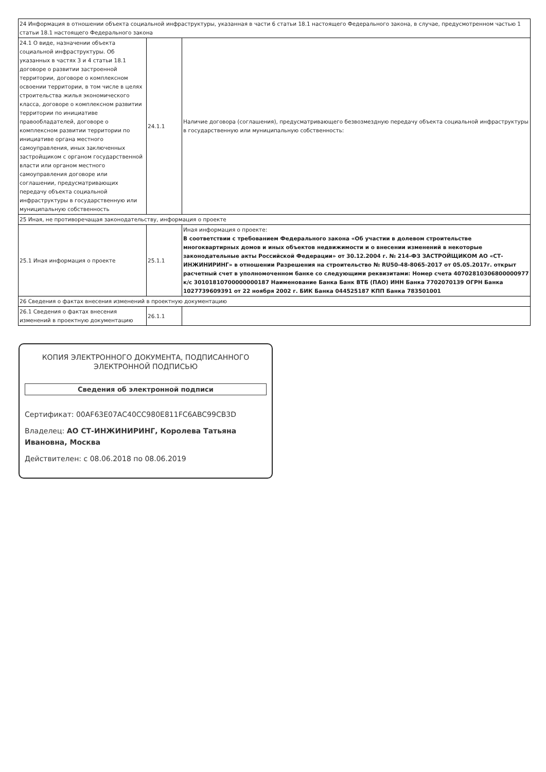| 24 Информация в отношении объекта социальной инфраструктуры, указанная в части 6 статьи 18.1 настоящего Федерального закона, в случае, предусмотренном частью 1 статьи 18.1 настоящего Федерального закона | | |
| 24.1 О виде, назначении объекта социальной инфраструктуры. Об указанных в частях 3 и 4 статьи 18.1 договоре о развитии застроенной территории, договоре о комплексном освоении территории, в том числе в целях строительства жилья экономического класса, договоре о комплексном развитии территории по инициативе правообладателей, договоре о комплексном развитии территории по инициативе органа местного самоуправления, иных заключенных застройщиком с органом государственной власти или органом местного самоуправления договоре или соглашении, предусматривающих передачу объекта социальной инфраструктуры в государственную или муниципальную собственность | 24.1.1 | Наличие договора (соглашения), предусматривающего безвозмездную передачу объекта социальной инфраструктуры в государственную или муниципальную собственность: |
| 25 Иная, не противоречащая законодательству, информация о проекте | | |
| 25.1 Иная информация о проекте | 25.1.1 | Иная информация о проекте: В соответствии с требованием Федерального закона «Об участии в долевом строительстве многоквартирных домов и иных объектов недвижимости и о внесении изменений в некоторые законодательные акты Российской Федерации» от 30.12.2004 г. № 214-ФЗ ЗАСТРОЙЩИКОМ АО «СТ-ИНЖИНИРИНГ» в отношении Разрешения на строительство № RU50-48-8065-2017 от 05.05.2017г. открыт расчетный счет в уполномоченном банке со следующими реквизитами: Номер счета 40702810306800000977 к/с 30101810700000000187 Наименование Банка Банк ВТБ (ПАО) ИНН Банка 7702070139 ОГРН Банка 1027739609391 от 22 ноября 2002 г. БИК Банка 044525187 КПП Банка 783501001 |
| 26 Сведения о фактах внесения изменений в проектную документацию | | |
| 26.1 Сведения о фактах внесения изменений в проектную документацию | 26.1.1 | |
КОПИЯ ЭЛЕКТРОННОГО ДОКУМЕНТА, ПОДПИСАННОГО
ЭЛЕКТРОННОЙ ПОДПИСЬЮ
Сведения об электронной подписи
Сертификат: 00AF63E07AC40CC980E811FC6ABC99CB3D
Владелец: АО СТ-ИНЖИНИРИНГ, Королева Татьяна Ивановна, Москва
Действителен: с 08.06.2018 по 08.06.2019